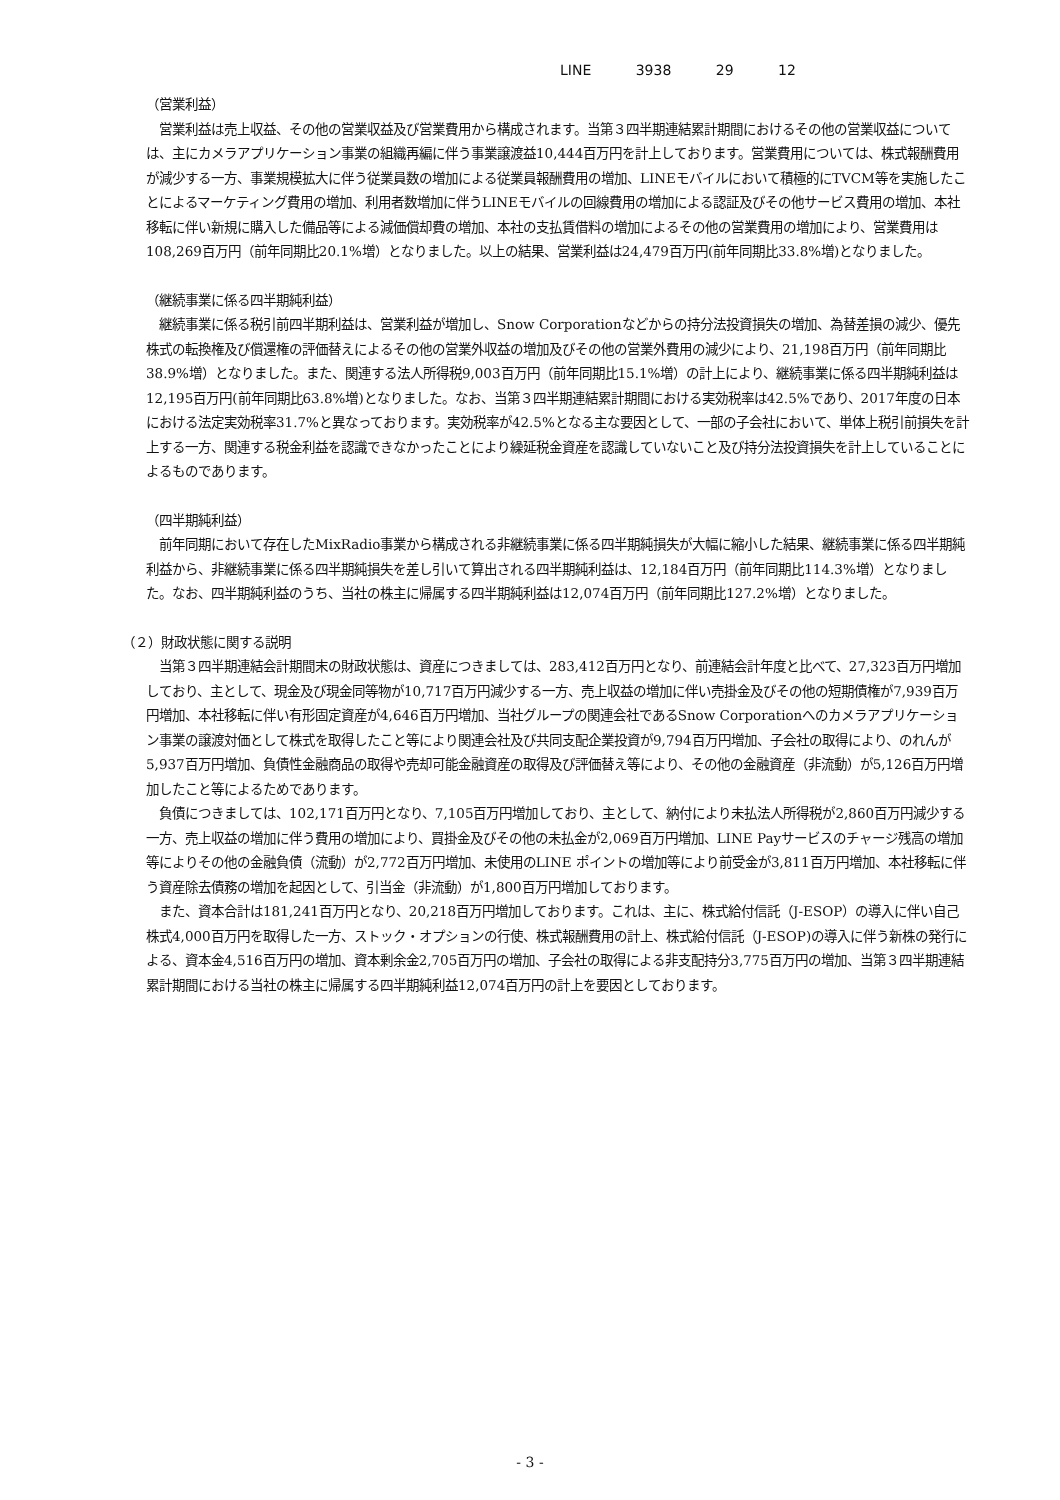LINE 3938 29 12
（営業利益）
　営業利益は売上収益、その他の営業収益及び営業費用から構成されます。当第３四半期連結累計期間におけるその他の営業収益については、主にカメラアプリケーション事業の組織再編に伴う事業譲渡益10,444百万円を計上しております。営業費用については、株式報酬費用が減少する一方、事業規模拡大に伴う従業員数の増加による従業員報酬費用の増加、LINEモバイルにおいて積極的にTVCM等を実施したことによるマーケティング費用の増加、利用者数増加に伴うLINEモバイルの回線費用の増加による認証及びその他サービス費用の増加、本社移転に伴い新規に購入した備品等による減価償却費の増加、本社の支払賃借料の増加によるその他の営業費用の増加により、営業費用は108,269百万円（前年同期比20.1%増）となりました。以上の結果、営業利益は24,479百万円(前年同期比33.8%増)となりました。
（継続事業に係る四半期純利益）
　継続事業に係る税引前四半期利益は、営業利益が増加し、Snow Corporationなどからの持分法投資損失の増加、為替差損の減少、優先株式の転換権及び償還権の評価替えによるその他の営業外収益の増加及びその他の営業外費用の減少により、21,198百万円（前年同期比38.9%増）となりました。また、関連する法人所得税9,003百万円（前年同期比15.1%増）の計上により、継続事業に係る四半期純利益は12,195百万円(前年同期比63.8%増)となりました。なお、当第３四半期連結累計期間における実効税率は42.5%であり、2017年度の日本における法定実効税率31.7%と異なっております。実効税率が42.5%となる主な要因として、一部の子会社において、単体上税引前損失を計上する一方、関連する税金利益を認識できなかったことにより繰延税金資産を認識していないこと及び持分法投資損失を計上していることによるものであります。
（四半期純利益）
　前年同期において存在したMixRadio事業から構成される非継続事業に係る四半期純損失が大幅に縮小した結果、継続事業に係る四半期純利益から、非継続事業に係る四半期純損失を差し引いて算出される四半期純利益は、12,184百万円（前年同期比114.3%増）となりました。なお、四半期純利益のうち、当社の株主に帰属する四半期純利益は12,074百万円（前年同期比127.2%増）となりました。
（２）財政状態に関する説明
　当第３四半期連結会計期間末の財政状態は、資産につきましては、283,412百万円となり、前連結会計年度と比べて、27,323百万円増加しており、主として、現金及び現金同等物が10,717百万円減少する一方、売上収益の増加に伴い売掛金及びその他の短期債権が7,939百万円増加、本社移転に伴い有形固定資産が4,646百万円増加、当社グループの関連会社であるSnow Corporationへのカメラアプリケーション事業の譲渡対価として株式を取得したこと等により関連会社及び共同支配企業投資が9,794百万円増加、子会社の取得により、のれんが5,937百万円増加、負債性金融商品の取得や売却可能金融資産の取得及び評価替え等により、その他の金融資産（非流動）が5,126百万円増加したこと等によるためであります。
　負債につきましては、102,171百万円となり、7,105百万円増加しており、主として、納付により未払法人所得税が2,860百万円減少する一方、売上収益の増加に伴う費用の増加により、買掛金及びその他の未払金が2,069百万円増加、LINE Payサービスのチャージ残高の増加等によりその他の金融負債（流動）が2,772百万円増加、未使用のLINE ポイントの増加等により前受金が3,811百万円増加、本社移転に伴う資産除去債務の増加を起因として、引当金（非流動）が1,800百万円増加しております。
　また、資本合計は181,241百万円となり、20,218百万円増加しております。これは、主に、株式給付信託（J-ESOP）の導入に伴い自己株式4,000百万円を取得した一方、ストック・オプションの行使、株式報酬費用の計上、株式給付信託（J-ESOP)の導入に伴う新株の発行による、資本金4,516百万円の増加、資本剰余金2,705百万円の増加、子会社の取得による非支配持分3,775百万円の増加、当第３四半期連結累計期間における当社の株主に帰属する四半期純利益12,074百万円の計上を要因としております。
- 3 -